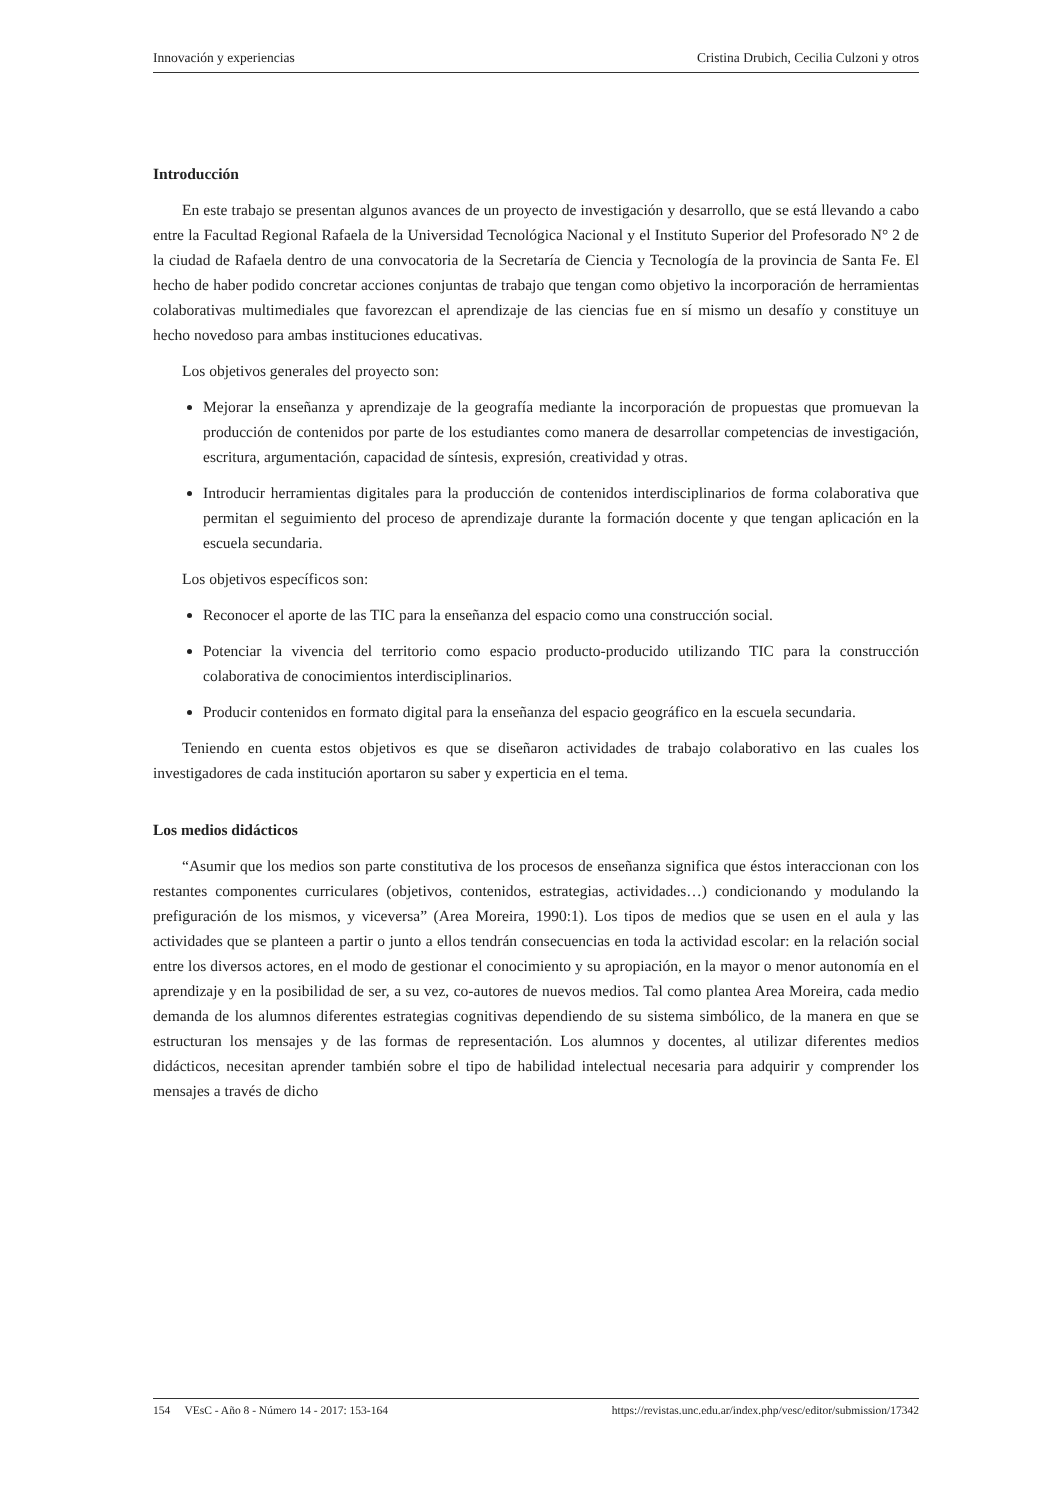Innovación y experiencias Cristina Drubich, Cecilia Culzoni y otros
Introducción
En este trabajo se presentan algunos avances de un proyecto de investigación y desarrollo, que se está llevando a cabo entre la Facultad Regional Rafaela de la Universidad Tecnológica Nacional y el Instituto Superior del Profesorado N° 2 de la ciudad de Rafaela dentro de una convocatoria de la Secretaría de Ciencia y Tecnología de la provincia de Santa Fe. El hecho de haber podido concretar acciones conjuntas de trabajo que tengan como objetivo la incorporación de herramientas colaborativas multimediales que favorezcan el aprendizaje de las ciencias fue en sí mismo un desafío y constituye un hecho novedoso para ambas instituciones educativas.
Los objetivos generales del proyecto son:
Mejorar la enseñanza y aprendizaje de la geografía mediante la incorporación de propuestas que promuevan la producción de contenidos por parte de los estudiantes como manera de desarrollar competencias de investigación, escritura, argumentación, capacidad de síntesis, expresión, creatividad y otras.
Introducir herramientas digitales para la producción de contenidos interdisciplinarios de forma colaborativa que permitan el seguimiento del proceso de aprendizaje durante la formación docente y que tengan aplicación en la escuela secundaria.
Los objetivos específicos son:
Reconocer el aporte de las TIC para la enseñanza del espacio como una construcción social.
Potenciar la vivencia del territorio como espacio producto-producido utilizando TIC para la construcción colaborativa de conocimientos interdisciplinarios.
Producir contenidos en formato digital para la enseñanza del espacio geográfico en la escuela secundaria.
Teniendo en cuenta estos objetivos es que se diseñaron actividades de trabajo colaborativo en las cuales los investigadores de cada institución aportaron su saber y experticia en el tema.
Los medios didácticos
“Asumir que los medios son parte constitutiva de los procesos de enseñanza significa que éstos interaccionan con los restantes componentes curriculares (objetivos, contenidos, estrategias, actividades…) condicionando y modulando la prefiguración de los mismos, y viceversa” (Area Moreira, 1990:1). Los tipos de medios que se usen en el aula y las actividades que se planteen a partir o junto a ellos tendrán consecuencias en toda la actividad escolar: en la relación social entre los diversos actores, en el modo de gestionar el conocimiento y su apropiación, en la mayor o menor autonomía en el aprendizaje y en la posibilidad de ser, a su vez, co-autores de nuevos medios. Tal como plantea Area Moreira, cada medio demanda de los alumnos diferentes estrategias cognitivas dependiendo de su sistema simbólico, de la manera en que se estructuran los mensajes y de las formas de representación. Los alumnos y docentes, al utilizar diferentes medios didácticos, necesitan aprender también sobre el tipo de habilidad intelectual necesaria para adquirir y comprender los mensajes a través de dicho
154 VEsC - Año 8 - Número 14 - 2017: 153-164 https://revistas.unc.edu.ar/index.php/vesc/editor/submission/17342